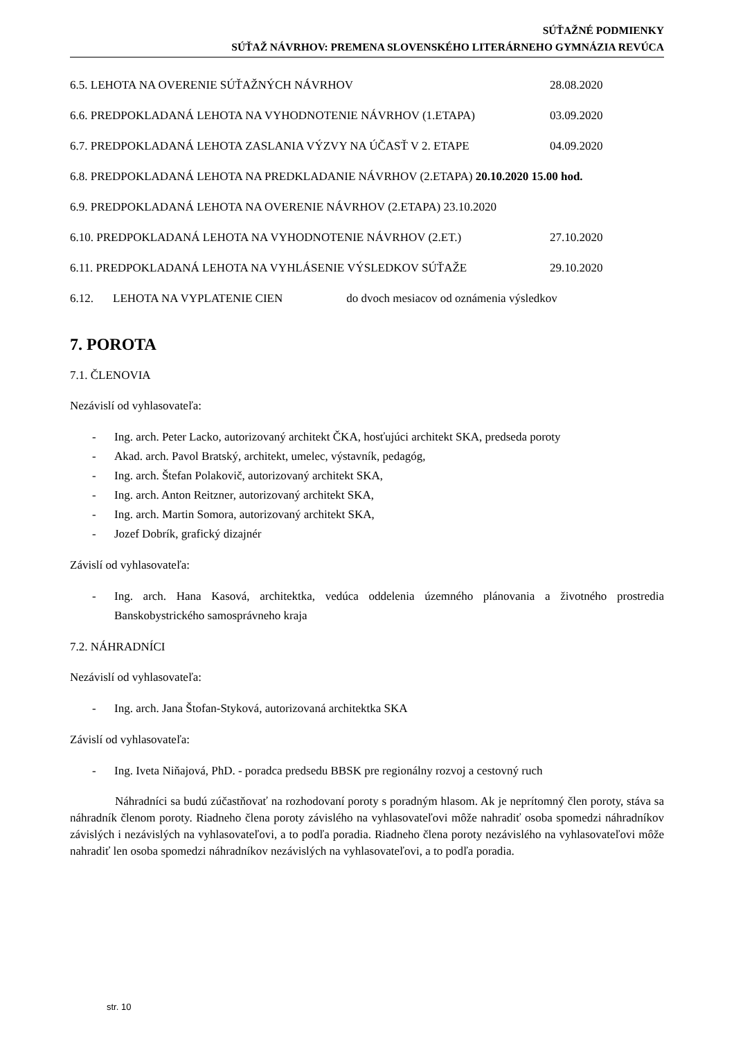SÚŤAŽNÉ PODMIENKY
SÚŤAŽ NÁVRHOV: PREMENA SLOVENSKÉHO LITERÁRNEHO GYMNÁZIA REVÚCA
6.5. LEHOTA NA OVERENIE SÚŤAŽNÝCH NÁVRHOV 28.08.2020
6.6. PREDPOKLADANÁ LEHOTA NA VYHODNOTENIE NÁVRHOV (1.ETAPA) 03.09.2020
6.7. PREDPOKLADANÁ LEHOTA ZASLANIA VÝZVY NA ÚČASŤ V 2. ETAPE 04.09.2020
6.8. PREDPOKLADANÁ LEHOTA NA PREDKLADANIE NÁVRHOV (2.ETAPA) 20.10.2020 15.00 hod.
6.9. PREDPOKLADANÁ LEHOTA NA OVERENIE NÁVRHOV (2.ETAPA) 23.10.2020
6.10. PREDPOKLADANÁ LEHOTA NA VYHODNOTENIE NÁVRHOV (2.ET.) 27.10.2020
6.11. PREDPOKLADANÁ LEHOTA NA VYHLÁSENIE VÝSLEDKOV SÚŤAŽE 29.10.2020
6.12. LEHOTA NA VYPLATENIE CIEN do dvoch mesiacov od oznámenia výsledkov
7. POROTA
7.1. ČLENOVIA
Nezávislí od vyhlasovateľa:
- Ing. arch. Peter Lacko, autorizovaný architekt ČKA, hosťujúci architekt SKA, predseda poroty
- Akad. arch. Pavol Bratský, architekt, umelec, výstavník, pedagóg,
- Ing. arch. Štefan Polakovič, autorizovaný architekt SKA,
- Ing. arch. Anton Reitzner, autorizovaný architekt SKA,
- Ing. arch. Martin Somora, autorizovaný architekt SKA,
- Jozef Dobrík, grafický dizajnér
Závislí od vyhlasovateľa:
- Ing. arch. Hana Kasová, architektka, vedúca oddelenia územného plánovania a životného prostredia Banskobystrického samosprávneho kraja
7.2. NÁHRADNÍCI
Nezávislí od vyhlasovateľa:
- Ing. arch. Jana Štofan-Styková, autorizovaná architektka SKA
Závislí od vyhlasovateľa:
- Ing. Iveta Niňajová, PhD. - poradca predsedu BBSK pre regionálny rozvoj a cestovný ruch
Náhradníci sa budú zúčastňovať na rozhodovaní poroty s poradným hlasom. Ak je neprítomný člen poroty, stáva sa náhradník členom poroty. Riadneho člena poroty závislého na vyhlasovateľovi môže nahradiť osoba spomedzi náhradníkov závislých i nezávislých na vyhlasovateľovi, a to podľa poradia. Riadneho člena poroty nezávislého na vyhlasovateľovi môže nahradiť len osoba spomedzi náhradníkov nezávislých na vyhlasovateľovi, a to podľa poradia.
str. 10